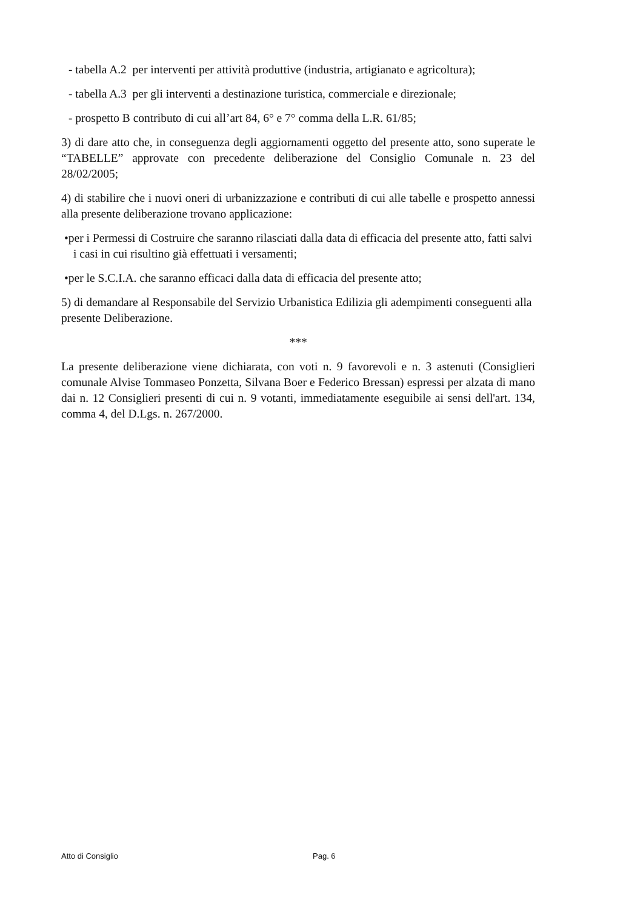- tabella A.2 per interventi per attività produttive (industria, artigianato e agricoltura);
- tabella A.3 per gli interventi a destinazione turistica, commerciale e direzionale;
- prospetto B contributo di cui all’art 84, 6° e 7° comma della L.R. 61/85;
3) di dare atto che, in conseguenza degli aggiornamenti oggetto del presente atto, sono superate le “TABELLE” approvate con precedente deliberazione del Consiglio Comunale n. 23 del 28/02/2005;
4) di stabilire che i nuovi oneri di urbanizzazione e contributi di cui alle tabelle e prospetto annessi alla presente deliberazione trovano applicazione:
•per i Permessi di Costruire che saranno rilasciati dalla data di efficacia del presente atto, fatti salvi i casi in cui risultino già effettuati i versamenti;
•per le S.C.I.A. che saranno efficaci dalla data di efficacia del presente atto;
5) di demandare al Responsabile del Servizio Urbanistica Edilizia gli adempimenti conseguenti alla presente Deliberazione.
***
La presente deliberazione viene dichiarata, con voti n. 9 favorevoli e n. 3 astenuti (Consiglieri comunale Alvise Tommaseo Ponzetta, Silvana Boer e Federico Bressan) espressi per alzata di mano dai n. 12 Consiglieri presenti di cui n. 9 votanti, immediatamente eseguibile ai sensi dell'art. 134, comma 4, del D.Lgs. n. 267/2000.
Atto di Consiglio Pag. 6